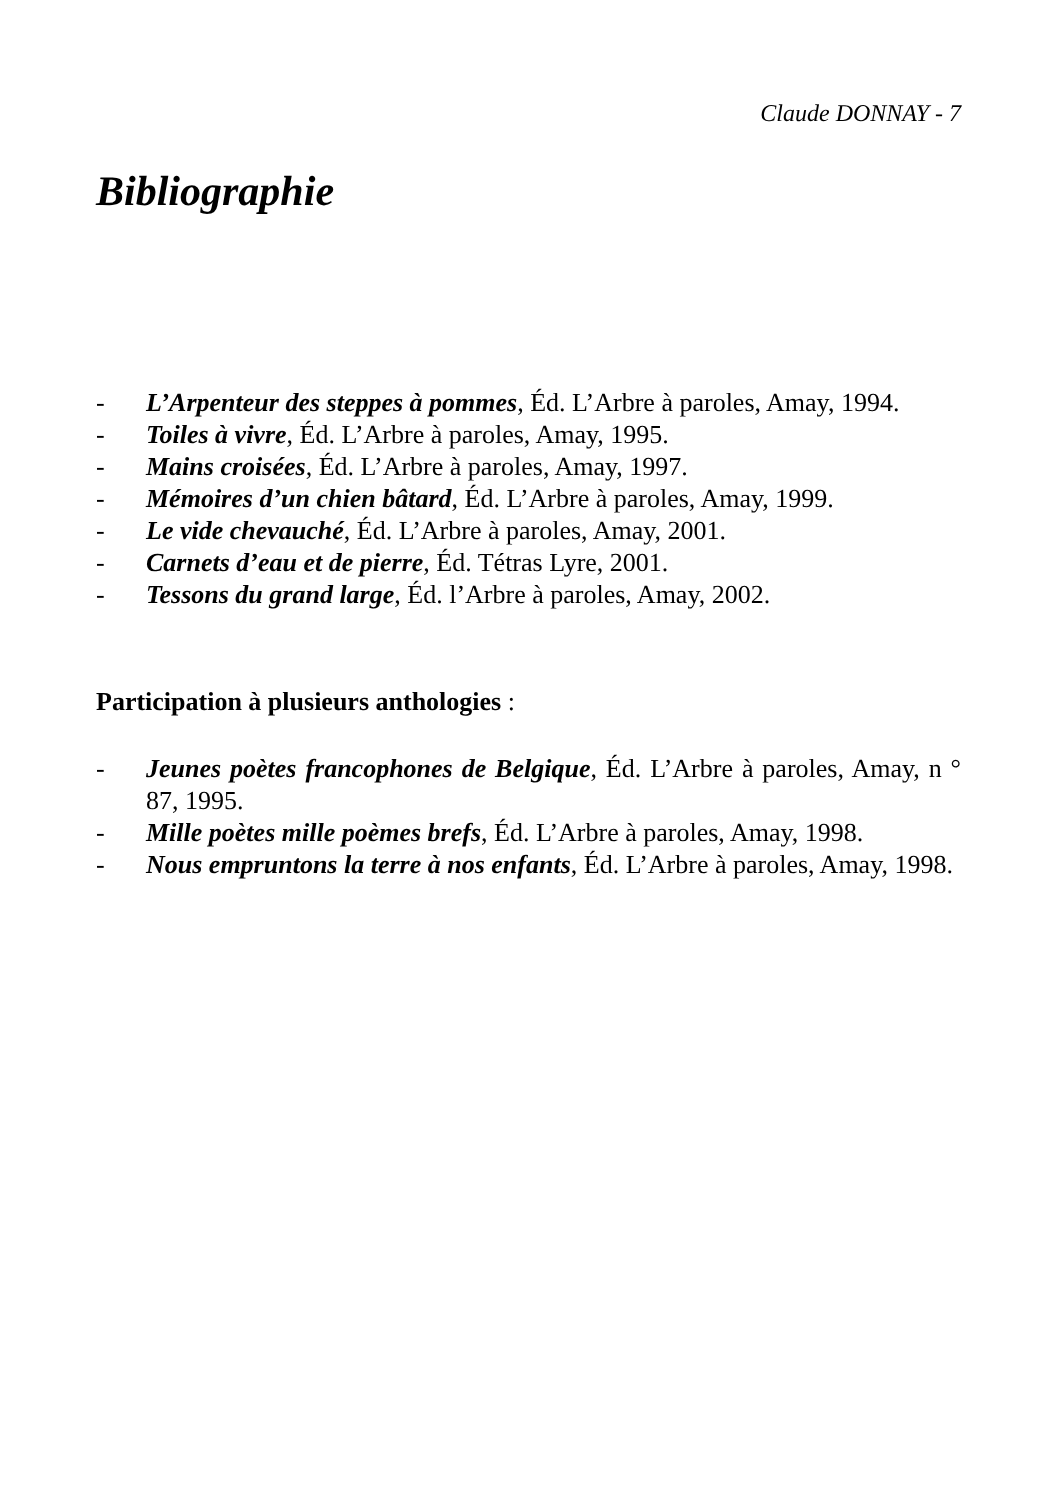Claude DONNAY - 7
Bibliographie
- L’Arpenteur des steppes à pommes, Éd. L’Arbre à paroles, Amay, 1994.
- Toiles à vivre, Éd. L’Arbre à paroles, Amay, 1995.
- Mains croisées, Éd. L’Arbre à paroles, Amay, 1997.
- Mémoires d’un chien bâtard, Éd. L’Arbre à paroles, Amay, 1999.
- Le vide chevauché, Éd. L’Arbre à paroles, Amay, 2001.
- Carnets d’eau et de pierre, Éd. Tétras Lyre, 2001.
- Tessons du grand large, Éd. l’Arbre à paroles, Amay, 2002.
Participation à plusieurs anthologies :
- Jeunes poètes francophones de Belgique, Éd. L’Arbre à paroles, Amay, n ° 87, 1995.
- Mille poètes mille poèmes brefs, Éd. L’Arbre à paroles, Amay, 1998.
- Nous empruntons la terre à nos enfants, Éd. L’Arbre à paroles, Amay, 1998.